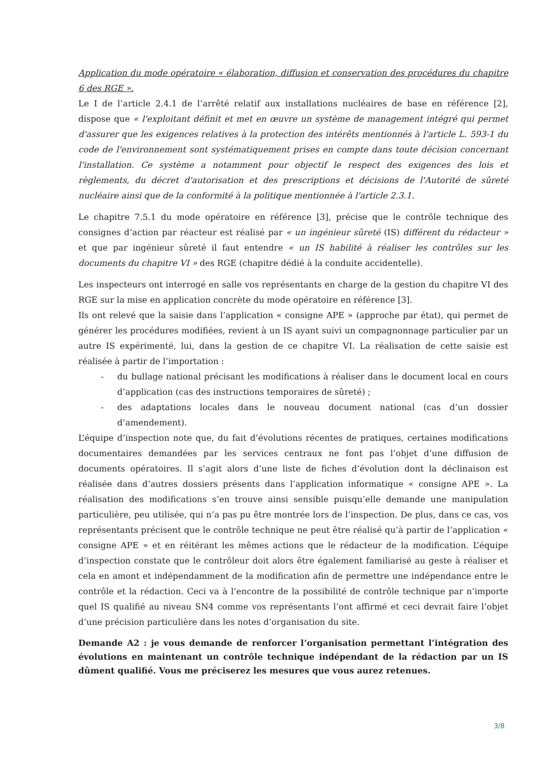Application du mode opératoire « élaboration, diffusion et conservation des procédures du chapitre 6 des RGE ».
Le I de l’article 2.4.1 de l’arrêté relatif aux installations nucléaires de base en référence [2], dispose que « l'exploitant définit et met en œuvre un système de management intégré qui permet d'assurer que les exigences relatives à la protection des intérêts mentionnés à l'article L. 593-1 du code de l'environnement sont systématiquement prises en compte dans toute décision concernant l'installation. Ce système a notamment pour objectif le respect des exigences des lois et règlements, du décret d'autorisation et des prescriptions et décisions de l'Autorité de sûreté nucléaire ainsi que de la conformité à la politique mentionnée à l'article 2.3.1.
Le chapitre 7.5.1 du mode opératoire en référence [3], précise que le contrôle technique des consignes d’action par réacteur est réalisé par « un ingénieur sûreté (IS) différent du rédacteur » et que par ingénieur sûreté il faut entendre « un IS habilité à réaliser les contrôles sur les documents du chapitre VI » des RGE (chapitre dédié à la conduite accidentelle).
Les inspecteurs ont interrogé en salle vos représentants en charge de la gestion du chapitre VI des RGE sur la mise en application concrète du mode opératoire en référence [3].
Ils ont relevé que la saisie dans l’application « consigne APE » (approche par état), qui permet de générer les procédures modifiées, revient à un IS ayant suivi un compagnonnage particulier par un autre IS expérimenté, lui, dans la gestion de ce chapitre VI. La réalisation de cette saisie est réalisée à partir de l’importation :
- du bullage national précisant les modifications à réaliser dans le document local en cours d’application (cas des instructions temporaires de sûreté) ;
- des adaptations locales dans le nouveau document national (cas d’un dossier d’amendement).
L’équipe d’inspection note que, du fait d’évolutions récentes de pratiques, certaines modifications documentaires demandées par les services centraux ne font pas l’objet d’une diffusion de documents opératoires. Il s’agit alors d’une liste de fiches d’évolution dont la déclinaison est réalisée dans d’autres dossiers présents dans l’application informatique « consigne APE ». La réalisation des modifications s’en trouve ainsi sensible puisqu’elle demande une manipulation particulière, peu utilisée, qui n’a pas pu être montrée lors de l’inspection. De plus, dans ce cas, vos représentants précisent que le contrôle technique ne peut être réalisé qu’à partir de l’application « consigne APE » et en réitérant les mêmes actions que le rédacteur de la modification. L’équipe d’inspection constate que le contrôleur doit alors être également familiarisé au geste à réaliser et cela en amont et indépendamment de la modification afin de permettre une indépendance entre le contrôle et la rédaction. Ceci va à l’encontre de la possibilité de contrôle technique par n’importe quel IS qualifié au niveau SN4 comme vos représentants l’ont affirmé et ceci devrait faire l’objet d’une précision particulière dans les notes d’organisation du site.
Demande A2 : je vous demande de renforcer l’organisation permettant l’intégration des évolutions en maintenant un contrôle technique indépendant de la rédaction par un IS dûment qualifié. Vous me préciserez les mesures que vous aurez retenues.
3/8